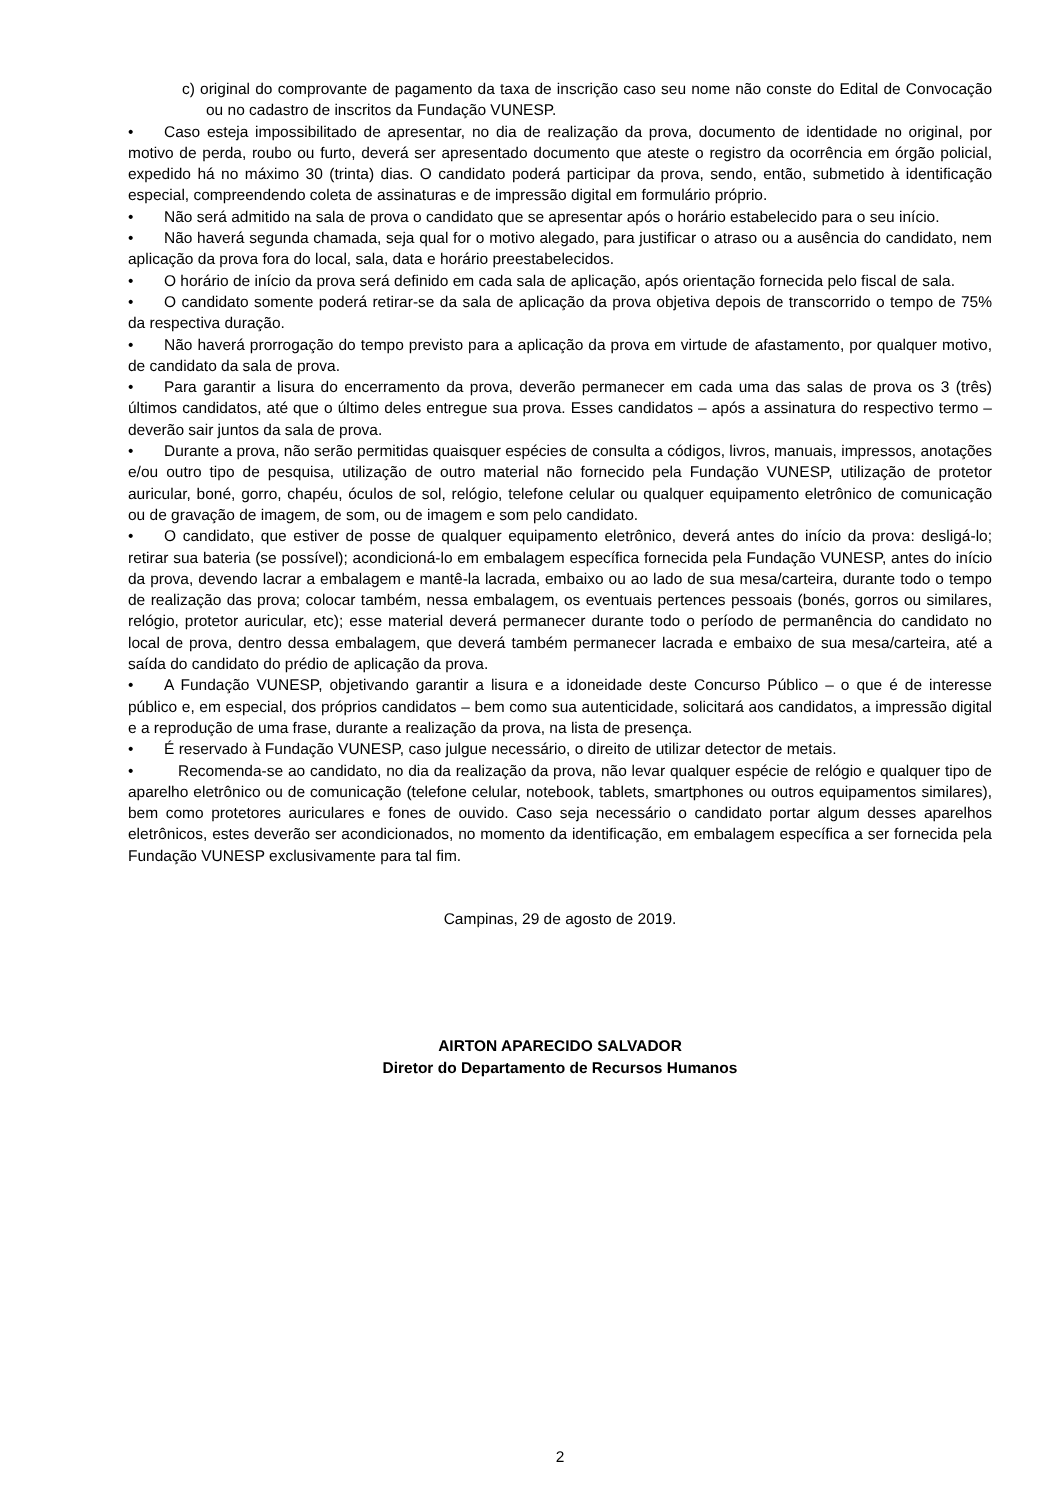c) original do comprovante de pagamento da taxa de inscrição caso seu nome não conste do Edital de Convocação ou no cadastro de inscritos da Fundação VUNESP.
• Caso esteja impossibilitado de apresentar, no dia de realização da prova, documento de identidade no original, por motivo de perda, roubo ou furto, deverá ser apresentado documento que ateste o registro da ocorrência em órgão policial, expedido há no máximo 30 (trinta) dias. O candidato poderá participar da prova, sendo, então, submetido à identificação especial, compreendendo coleta de assinaturas e de impressão digital em formulário próprio.
• Não será admitido na sala de prova o candidato que se apresentar após o horário estabelecido para o seu início.
• Não haverá segunda chamada, seja qual for o motivo alegado, para justificar o atraso ou a ausência do candidato, nem aplicação da prova fora do local, sala, data e horário preestabelecidos.
• O horário de início da prova será definido em cada sala de aplicação, após orientação fornecida pelo fiscal de sala.
• O candidato somente poderá retirar-se da sala de aplicação da prova objetiva depois de transcorrido o tempo de 75% da respectiva duração.
• Não haverá prorrogação do tempo previsto para a aplicação da prova em virtude de afastamento, por qualquer motivo, de candidato da sala de prova.
• Para garantir a lisura do encerramento da prova, deverão permanecer em cada uma das salas de prova os 3 (três) últimos candidatos, até que o último deles entregue sua prova. Esses candidatos – após a assinatura do respectivo termo – deverão sair juntos da sala de prova.
• Durante a prova, não serão permitidas quaisquer espécies de consulta a códigos, livros, manuais, impressos, anotações e/ou outro tipo de pesquisa, utilização de outro material não fornecido pela Fundação VUNESP, utilização de protetor auricular, boné, gorro, chapéu, óculos de sol, relógio, telefone celular ou qualquer equipamento eletrônico de comunicação ou de gravação de imagem, de som, ou de imagem e som pelo candidato.
• O candidato, que estiver de posse de qualquer equipamento eletrônico, deverá antes do início da prova: desligá-lo; retirar sua bateria (se possível); acondicioná-lo em embalagem específica fornecida pela Fundação VUNESP, antes do início da prova, devendo lacrar a embalagem e mantê-la lacrada, embaixo ou ao lado de sua mesa/carteira, durante todo o tempo de realização das prova; colocar também, nessa embalagem, os eventuais pertences pessoais (bonés, gorros ou similares, relógio, protetor auricular, etc); esse material deverá permanecer durante todo o período de permanência do candidato no local de prova, dentro dessa embalagem, que deverá também permanecer lacrada e embaixo de sua mesa/carteira, até a saída do candidato do prédio de aplicação da prova.
• A Fundação VUNESP, objetivando garantir a lisura e a idoneidade deste Concurso Público – o que é de interesse público e, em especial, dos próprios candidatos – bem como sua autenticidade, solicitará aos candidatos, a impressão digital e a reprodução de uma frase, durante a realização da prova, na lista de presença.
• É reservado à Fundação VUNESP, caso julgue necessário, o direito de utilizar detector de metais.
• Recomenda-se ao candidato, no dia da realização da prova, não levar qualquer espécie de relógio e qualquer tipo de aparelho eletrônico ou de comunicação (telefone celular, notebook, tablets, smartphones ou outros equipamentos similares), bem como protetores auriculares e fones de ouvido. Caso seja necessário o candidato portar algum desses aparelhos eletrônicos, estes deverão ser acondicionados, no momento da identificação, em embalagem específica a ser fornecida pela Fundação VUNESP exclusivamente para tal fim.
Campinas, 29 de agosto de 2019.
AIRTON APARECIDO SALVADOR
Diretor do Departamento de Recursos Humanos
2